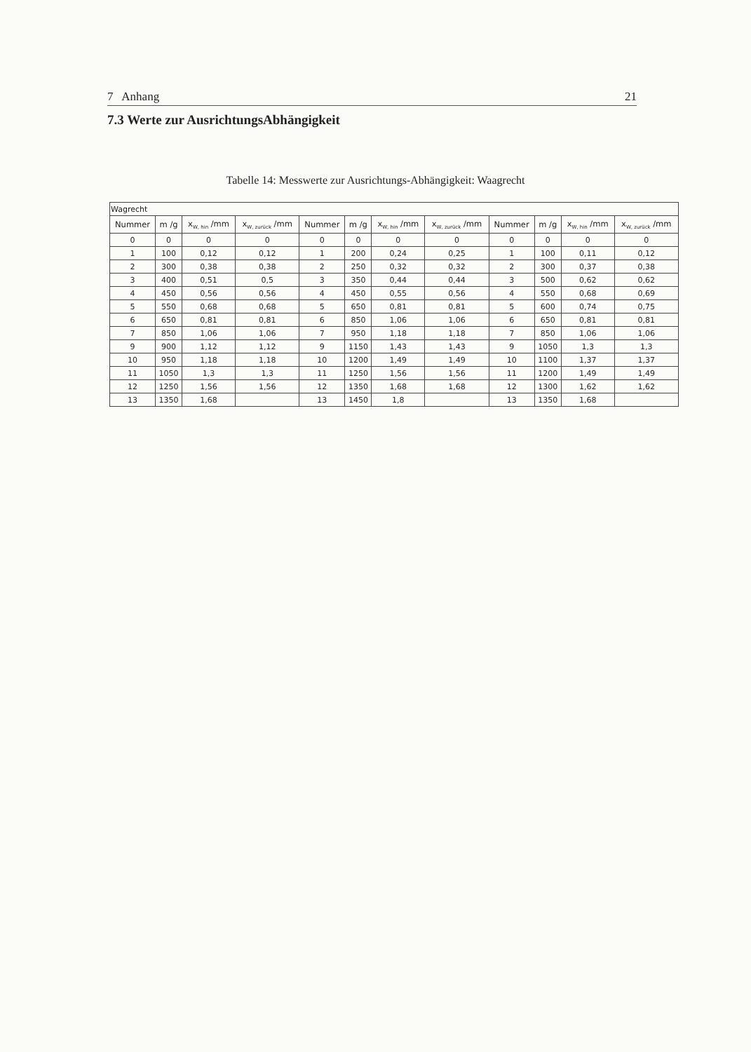7 Anhang 21
7.3 Werte zur AusrichtungsAbhängigkeit
Tabelle 14: Messwerte zur Ausrichtungs-Abhängigkeit: Waagrecht
| Wagrecht | | | | | | | | | | | |
| Nummer | m /g | x<sub>W, hin</sub> /mm | x<sub>W, zurück</sub> /mm | Nummer | m /g | x<sub>W, hin</sub> /mm | x<sub>W, zurück</sub> /mm | Nummer | m /g | x<sub>W, hin</sub> /mm | x<sub>W, zurück</sub> /mm |
| 0 | 0 | 0 | 0 | 0 | 0 | 0 | 0 | 0 | 0 | 0 | 0 |
| 1 | 100 | 0,12 | 0,12 | 1 | 200 | 0,24 | 0,25 | 1 | 100 | 0,11 | 0,12 |
| 2 | 300 | 0,38 | 0,38 | 2 | 250 | 0,32 | 0,32 | 2 | 300 | 0,37 | 0,38 |
| 3 | 400 | 0,51 | 0,5 | 3 | 350 | 0,44 | 0,44 | 3 | 500 | 0,62 | 0,62 |
| 4 | 450 | 0,56 | 0,56 | 4 | 450 | 0,55 | 0,56 | 4 | 550 | 0,68 | 0,69 |
| 5 | 550 | 0,68 | 0,68 | 5 | 650 | 0,81 | 0,81 | 5 | 600 | 0,74 | 0,75 |
| 6 | 650 | 0,81 | 0,81 | 6 | 850 | 1,06 | 1,06 | 6 | 650 | 0,81 | 0,81 |
| 7 | 850 | 1,06 | 1,06 | 7 | 950 | 1,18 | 1,18 | 7 | 850 | 1,06 | 1,06 |
| 9 | 900 | 1,12 | 1,12 | 9 | 1150 | 1,43 | 1,43 | 9 | 1050 | 1,3 | 1,3 |
| 10 | 950 | 1,18 | 1,18 | 10 | 1200 | 1,49 | 1,49 | 10 | 1100 | 1,37 | 1,37 |
| 11 | 1050 | 1,3 | 1,3 | 11 | 1250 | 1,56 | 1,56 | 11 | 1200 | 1,49 | 1,49 |
| 12 | 1250 | 1,56 | 1,56 | 12 | 1350 | 1,68 | 1,68 | 12 | 1300 | 1,62 | 1,62 |
| 13 | 1350 | 1,68 | | 13 | 1450 | 1,8 | | 13 | 1350 | 1,68 | |